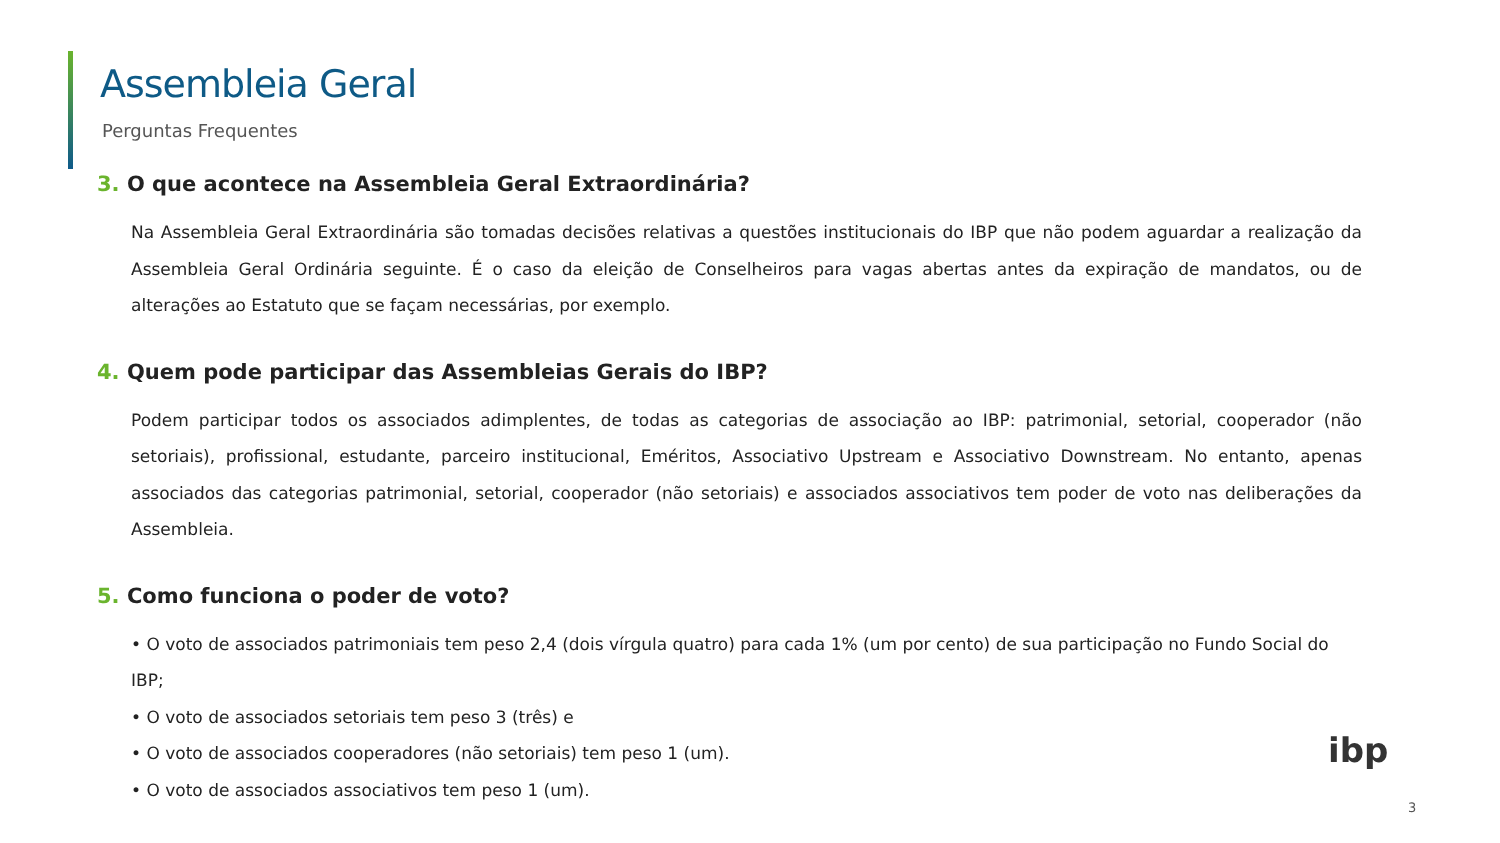Assembleia Geral
Perguntas Frequentes
3. O que acontece na Assembleia Geral Extraordinária?
Na Assembleia Geral Extraordinária são tomadas decisões relativas a questões institucionais do IBP que não podem aguardar a realização da Assembleia Geral Ordinária seguinte. É o caso da eleição de Conselheiros para vagas abertas antes da expiração de mandatos, ou de alterações ao Estatuto que se façam necessárias, por exemplo.
4. Quem pode participar das Assembleias Gerais do IBP?
Podem participar todos os associados adimplentes, de todas as categorias de associação ao IBP: patrimonial, setorial, cooperador (não setoriais), profissional, estudante, parceiro institucional, Eméritos, Associativo Upstream e Associativo Downstream. No entanto, apenas associados das categorias patrimonial, setorial, cooperador (não setoriais) e associados associativos tem poder de voto nas deliberações da Assembleia.
5. Como funciona o poder de voto?
• O voto de associados patrimoniais tem peso 2,4 (dois vírgula quatro) para cada 1% (um por cento) de sua participação no Fundo Social do IBP;
• O voto de associados setoriais tem peso 3 (três) e
• O voto de associados cooperadores (não setoriais) tem peso 1 (um).
• O voto de associados associativos tem peso 1 (um).
ibp
3